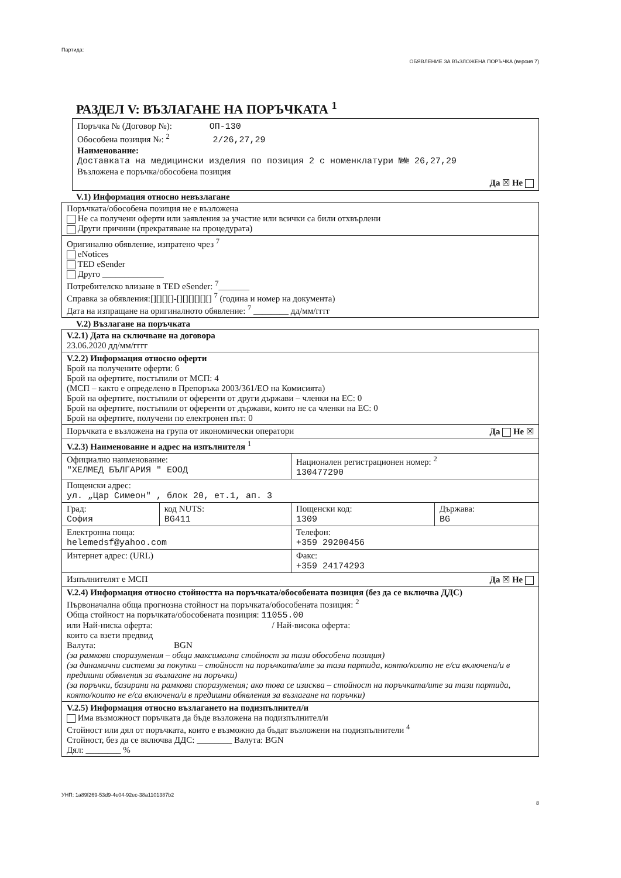Партида: ОБЯВЛЕНИЕ ЗА ВЪЗЛОЖЕНА ПОРЪЧКА (версия 7)
РАЗДЕЛ V: ВЪЗЛАГАНЕ НА ПОРЪЧКАТА <sup>1</sup>
Поръчка № (Договор №): ОП-130
Обособена позиция №: <sup>2</sup> 2/26,27,29
Наименование:
Доставката на медицински изделия по позиция 2 с номенклатури №№ 26,27,29
Възложена е поръчка/обособена позиция
Да ☒ Не
V.1) Информация относно невъзлагане
| Поръчката/обособена позиция не е възложена Не са получени оферти или заявления за участие или всички са били отхвърлени Други причини (прекратяване на процедурата) |
| Оригинално обявление, изпратено чрез <sup>7</sup> eNotices TED eSender Друго ______________ Потребителско влизане в TED eSender: <sup>7</sup>_______ Справка за обявления:[][][][]-[][][][][][] <sup>7</sup> (година и номер на документа) Дата на изпращане на оригиналното обявление: <sup>7</sup> ________ дд/мм/гггг |
V.2) Възлагане на поръчката
| V.2.1) Дата на сключване на договора 23.06.2020 дд/мм/гггг | | | |
| V.2.2) Информация относно оферти Брой на получените оферти: 6 Брой на офертите, постъпили от МСП: 4 (МСП – както е определено в Препоръка 2003/361/ЕО на Комисията) Брой на офертите, постъпили от оференти от други държави – членки на ЕС: 0 Брой на офертите, постъпили от оференти от държави, които не са членки на ЕС: 0 Брой на офертите, получени по електронен път: 0 | | | |
| Поръчката е възложена на група от икономически оператори Да Не ☒ | | | |
| V.2.3) Наименование и адрес на изпълнителя <sup>1</sup> | | | |
| Официално наименование: "ХЕЛМЕД БЪЛГАРИЯ " ЕООД | | Национален регистрационен номер: <sup>2</sup> 130477290 | |
| Пощенски адрес: ул. „Цар Симеон" , блок 20, ет.1, ап. 3 | | | |
| Град: София | код NUTS: BG411 | Пощенски код: 1309 | Държава: BG |
| Електронна поща: helemedsf@yahoo.com | | Телефон: +359 29200456 | |
| Интернет адрес: (URL) | | Факс: +359 24174293 | |
| Изпълнителят е МСП Да ☒ Не | | | |
| V.2.4) Информация относно стойността на поръчката/обособената позиция (без да се включва ДДС) Първоначална обща прогнозна стойност на поръчката/обособената позиция: <sup>2</sup> Обща стойност на поръчката/обособената позиция: 11055.00 или Най-ниска оферта: / Най-висока оферта: които са взети предвид Валута: BGN (за рамкови споразумения – обща максимална стойност за тази обособена позиция) (за динамични системи за покупки – стойност на поръчката/ите за тази партида, която/които не е/са включена/и в предишни обявления за възлагане на поръчки) (за поръчки, базирани на рамкови споразумения; ако това се изисква – стойност на поръчката/ите за тази партида, която/които не е/са включена/и в предишни обявления за възлагане на поръчки) | | | |
| V.2.5) Информация относно възлагането на подизпълнител/и Има възможност поръчката да бъде възложена на подизпълнител/и Стойност или дял от поръчката, които е възможно да бъдат възложени на подизпълнители <sup>4</sup> Стойност, без да се включва ДДС: ________ Валута: BGN Дял: ________ % | | | |
УНП: 1a89f269-53d9-4e04-92ec-38a1101387b2 8